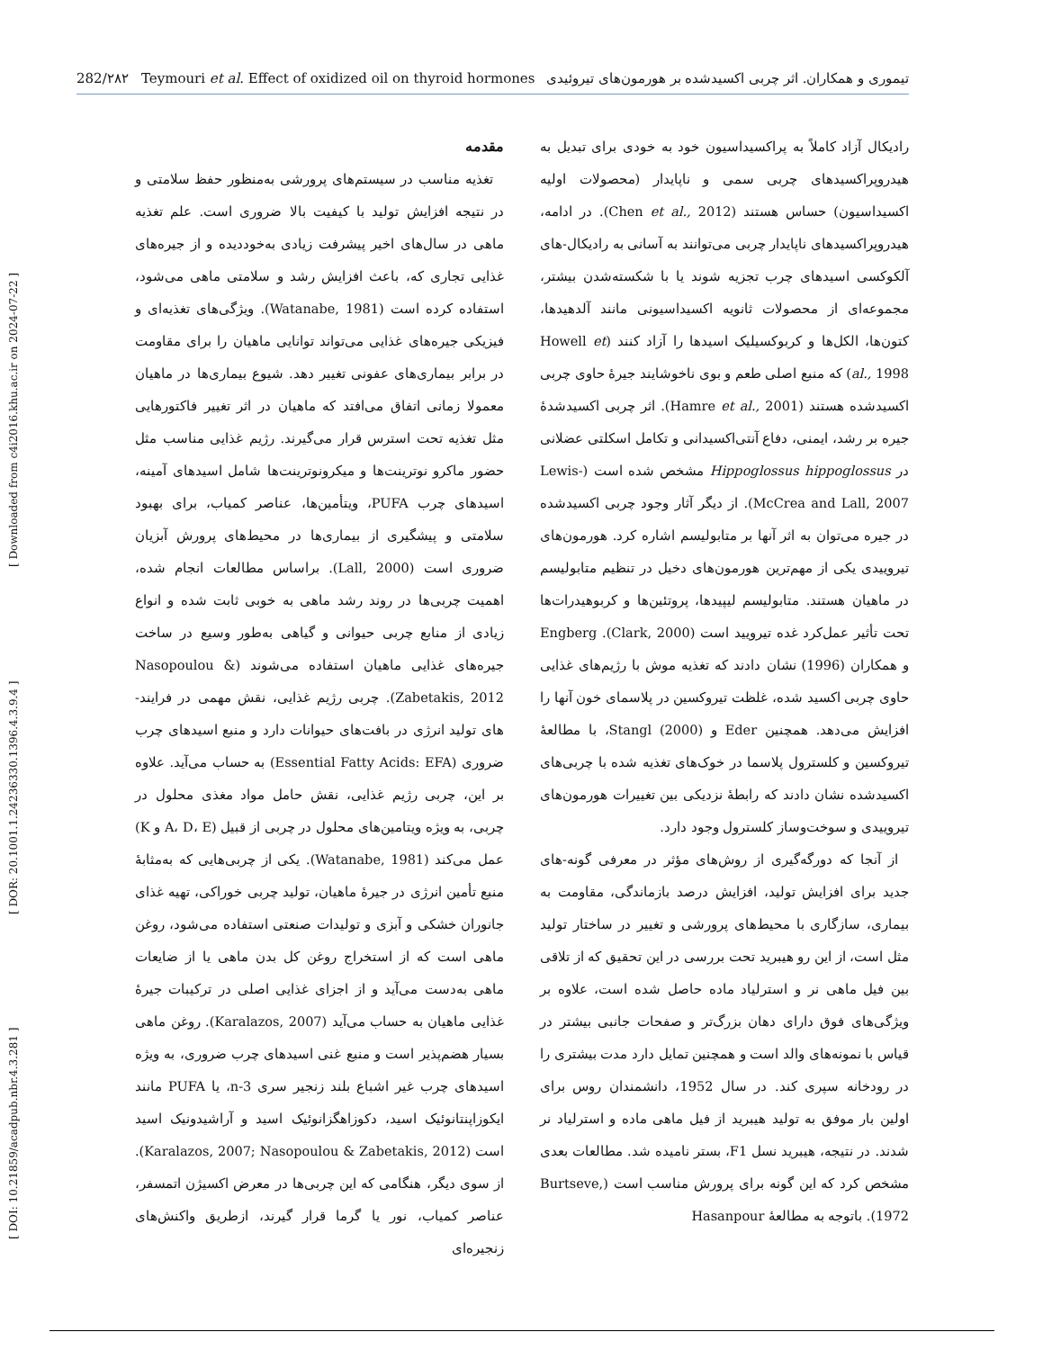[ DOI: 10.21859/acadpub.nbr.4.3.281 ] [ DOR: 20.1001.1.24236330.1396.4.3.9.4 ] [ Downloaded from c4i2016.khu.ac.ir on 2024-07-22 ]
282/۲۸۲ Teymouri et al. Effect of oxidized oil on thyroid hormones تیموری و همکاران. اثر چربی اکسیدشده بر هورمون‌های تیروئیدی
مقدمه
تغذیه مناسب در سیستم‌های پرورشی به‌منظور حفظ سلامتی و در نتیجه افزایش تولید با کیفیت بالا ضروری است. علم تغذیه ماهی در سال‌های اخیر پیشرفت زیادی به‌خوددیده و از جیره‌های غذایی تجاری که، باعث افزایش رشد و سلامتی ماهی می‌شود، استفاده کرده است (Watanabe, 1981). ویژگی‌های تغذیه‌ای و فیزیکی جیره‌های غذایی می‌تواند توانایی ماهیان را برای مقاومت در برابر بیماری‌های عفونی تغییر دهد. شیوع بیماری‌ها در ماهیان معمولا زمانی اتفاق می‌افتد که ماهیان در اثر تغییر فاکتورهایی مثل تغذیه تحت استرس قرار می‌گیرند. رژیم غذایی مناسب مثل حضور ماکرو نوترینت‌ها و میکرونوترینت‌ها شامل اسیدهای آمینه، اسیدهای چرب PUFA، ویتأمین‌ها، عناصر کمیاب، برای بهبود سلامتی و پیشگیری از بیماری‌ها در محیط‌های پرورش آبزیان ضروری است (Lall, 2000). براساس مطالعات انجام شده، اهمیت چربی‌ها در روند رشد ماهی به خوبی ثابت شده و انواع زیادی از منابع چربی حیوانی و گیاهی به‌طور وسیع در ساخت جیره‌های غذایی ماهیان استفاده می‌شوند (Nasopoulou & Zabetakis, 2012). چربی رژیم غذایی، نقش مهمی در فرایند-های تولید انرژی در بافت‌های حیوانات دارد و منبع اسیدهای چرب ضروری (Essential Fatty Acids: EFA) به حساب می‌آید. علاوه بر این، چربی رژیم غذایی، نقش حامل مواد مغذی محلول در چربی، به ویژه ویتامین‌های محلول در چربی از قبیل (A، D، E و K) عمل می‌کند (Watanabe, 1981). یکی از چربی‌هایی که به‌مثابهٔ منبع تأمین انرژی در جیرهٔ ماهیان، تولید چربی خوراکی، تهیه غذای جانوران خشکی و آبزی و تولیدات صنعتی استفاده می‌شود، روغن ماهی است که از استخراج روغن کل بدن ماهی یا از ضایعات ماهی به‌دست می‌آید و از اجزای غذایی اصلی در ترکیبات جیرهٔ غذایی ماهیان به حساب می‌آید (Karalazos, 2007). روغن ماهی بسیار هضم‌پذیر است و منبع غنی اسیدهای چرب ضروری، به ویژه اسیدهای چرب غیر اشباع بلند زنجیر سری n-3، یا PUFA مانند ایکوزاپنتانوئیک اسید، دکوزاهگزانوئیک اسید و آراشیدونیک اسید است (Karalazos, 2007; Nasopoulou & Zabetakis, 2012). از سوی دیگر، هنگامی که این چربی‌ها در معرض اکسیژن اتمسفر، عناصر کمیاب، نور یا گرما قرار گیرند، ازطریق واکنش‌های زنجیره‌ای
رادیکال آزاد کاملاً به پراکسیداسیون خود به خودی برای تبدیل به هیدروپراکسیدهای چربی سمی و ناپایدار (محصولات اولیه اکسیداسیون) حساس هستند (Chen et al., 2012). در ادامه، هیدروپراکسیدهای ناپایدار چربی می‌توانند به آسانی به رادیکال-های آلکوکسی اسیدهای چرب تجزیه شوند یا با شکسته‌شدن بیشتر، مجموعه‌ای از محصولات ثانویه اکسیداسیونی مانند آلدهیدها، کتون‌ها، الکل‌ها و کربوکسیلیک اسیدها را آزاد کنند (Howell et al., 1998) که منبع اصلی طعم و بوی ناخوشایند جیرهٔ حاوی چربی اکسیدشده هستند (Hamre et al., 2001). اثر چربی اکسیدشدهٔ جیره بر رشد، ایمنی، دفاع آنتی‌اکسیدانی و تکامل اسکلتی عضلانی در Hippoglossus hippoglossus مشخص شده است (Lewis-McCrea and Lall, 2007). از دیگر آثار وجود چربی اکسیدشده در جیره می‌توان به اثر آنها بر متابولیسم اشاره کرد. هورمون‌های تیروییدی یکی از مهم‌ترین هورمون‌های دخیل در تنظیم متابولیسم در ماهیان هستند. متابولیسم لیپیدها، پروتئین‌ها و کربوهیدرات‌ها تحت تأثیر عمل‌کرد غده تیرویید است (Clark, 2000). Engberg و همکاران (1996) نشان دادند که تغذیه موش با رژیم‌های غذایی حاوی چربی اکسید شده، غلظت تیروکسین در پلاسمای خون آنها را افزایش می‌دهد. همچنین Eder و Stangl (2000)، با مطالعهٔ تیروکسین و کلسترول پلاسما در خوک‌های تغذیه شده با چربی‌های اکسیدشده نشان دادند که رابطهٔ نزدیکی بین تغییرات هورمون‌های تیروییدی و سوخت‌وساز کلسترول وجود دارد.
از آنجا که دورگه‌گیری از روش‌های مؤثر در معرفی گونه-های جدید برای افزایش تولید، افزایش درصد بازماندگی، مقاومت به بیماری، سازگاری با محیط‌های پرورشی و تغییر در ساختار تولید مثل است، از این رو هیبرید تحت بررسی در این تحقیق که از تلاقی بین فیل ماهی نر و استرلیاد ماده حاصل شده است، علاوه بر ویژگی‌های فوق دارای دهان بزرگ‌تر و صفحات جانبی بیشتر در قیاس با نمونه‌های والد است و همچنین تمایل دارد مدت بیشتری را در رودخانه سپری کند. در سال 1952، دانشمندان روس برای اولین بار موفق به تولید هیبرید از فیل ماهی ماده و استرلیاد نر شدند. در نتیجه، هیبرید نسل F1، بستر نامیده شد. مطالعات بعدی مشخص کرد که این گونه برای پرورش مناسب است (Burtseve, 1972). باتوجه به مطالعهٔ Hasanpour